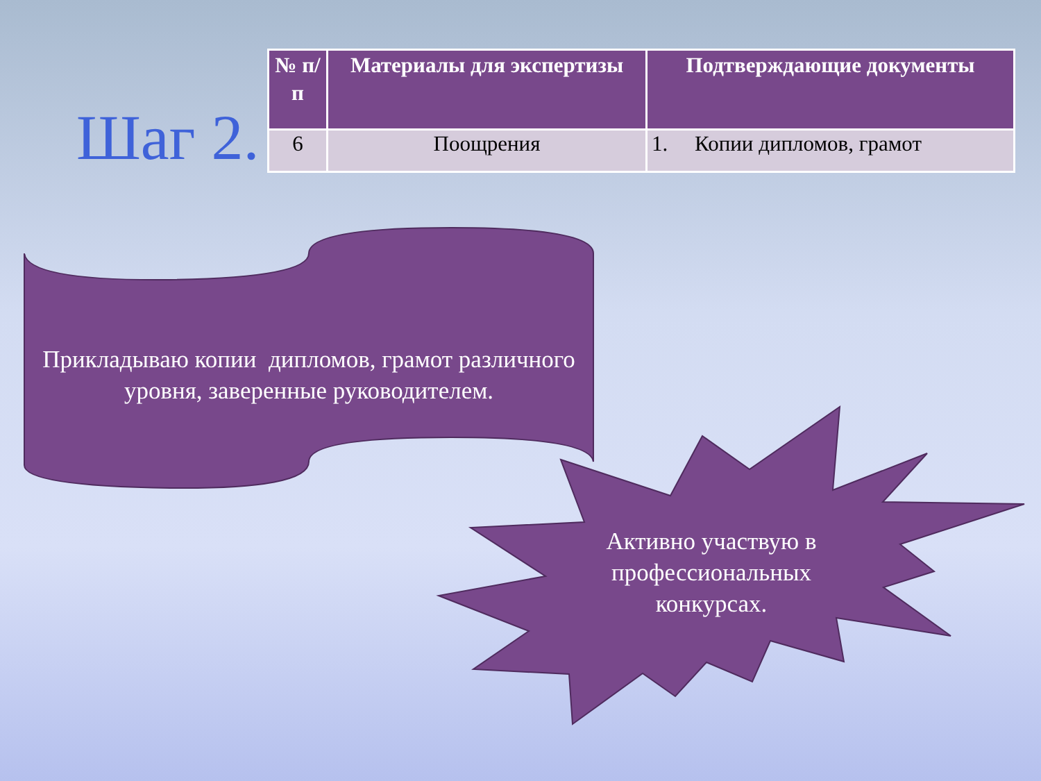Шаг 2.
| № п/ п | Материалы для экспертизы | Подтверждающие документы |
| --- | --- | --- |
| 6 | Поощрения | 1. Копии дипломов, грамот |
Прикладываю копии дипломов, грамот различного уровня, заверенные руководителем.
Активно участвую в профессиональных конкурсах.